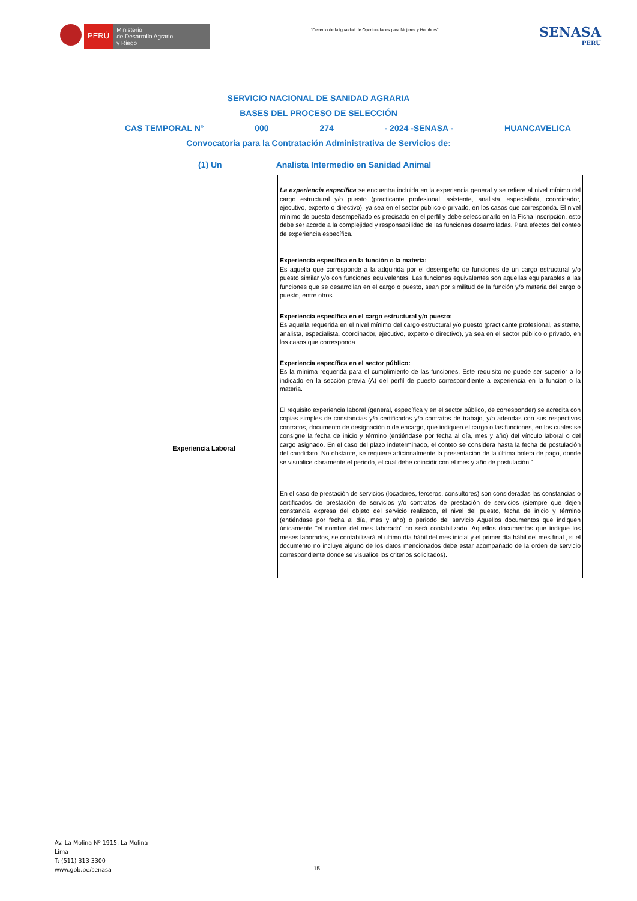PERÚ
Ministerio
de Desarrollo Agrario
y Riego
“Decenio de la Igualdad de Oportunidades para Mujeres y Hombres”
SENASA
PERU
SERVICIO NACIONAL DE SANIDAD AGRARIA
BASES DEL PROCESO DE SELECCIÓN
CAS TEMPORAL N° 000 274 - 2024 -SENASA - HUANCAVELICA
Convocatoria para la Contratación Administrativa de Servicios de:
(1) Un Analista Intermedio en Sanidad Animal
| Experiencia Laboral | La experiencia especifica se encuentra incluida en la experiencia general y se refiere al nivel mínimo del cargo estructural y/o puesto (practicante profesional, asistente, analista, especialista, coordinador, ejecutivo, experto o directivo), ya sea en el sector público o privado, en los casos que corresponda. El nivel mínimo de puesto desempeñado es precisado en el perfil y debe seleccionarlo en la Ficha Inscripción, esto debe ser acorde a la complejidad y responsabilidad de las funciones desarrolladas. Para efectos del conteo de experiencia específica. Experiencia específica en la función o la materia: Es aquella que corresponde a la adquirida por el desempeño de funciones de un cargo estructural y/o puesto similar y/o con funciones equivalentes. Las funciones equivalentes son aquellas equiparables a las funciones que se desarrollan en el cargo o puesto, sean por similitud de la función y/o materia del cargo o puesto, entre otros. Experiencia específica en el cargo estructural y/o puesto: Es aquella requerida en el nivel mínimo del cargo estructural y/o puesto (practicante profesional, asistente, analista, especialista, coordinador, ejecutivo, experto o directivo), ya sea en el sector público o privado, en los casos que corresponda. Experiencia específica en el sector público: Es la mínima requerida para el cumplimiento de las funciones. Este requisito no puede ser superior a lo indicado en la sección previa (A) del perfil de puesto correspondiente a experiencia en la función o la materia. El requisito experiencia laboral (general, específica y en el sector público, de corresponder) se acredita con copias simples de constancias y/o certificados y/o contratos de trabajo, y/o adendas con sus respectivos contratos, documento de designación o de encargo, que indiquen el cargo o las funciones, en los cuales se consigne la fecha de inicio y término (entiéndase por fecha al día, mes y año) del vínculo laboral o del cargo asignado. En el caso del plazo indeterminado, el conteo se considera hasta la fecha de postulación del candidato. No obstante, se requiere adicionalmente la presentación de la última boleta de pago, donde se visualice claramente el periodo, el cual debe coincidir con el mes y año de postulación." En el caso de prestación de servicios (locadores, terceros, consultores) son consideradas las constancias o certificados de prestación de servicios y/o contratos de prestación de servicios (siempre que dejen constancia expresa del objeto del servicio realizado, el nivel del puesto, fecha de inicio y término (entiéndase por fecha al día, mes y año) o periodo del servicio Aquellos documentos que indiquen únicamente "el nombre del mes laborado" no será contabilizado. Aquellos documentos que indique los meses laborados, se contabilizará el ultimo día hábil del mes inicial y el primer día hábil del mes final., si el documento no incluye alguno de los datos mencionados debe estar acompañado de la orden de servicio correspondiente donde se visualice los criterios solicitados). |
Av. La Molina Nº 1915, La Molina –
Lima
T: (511) 313 3300
www.gob.pe/senasa
15